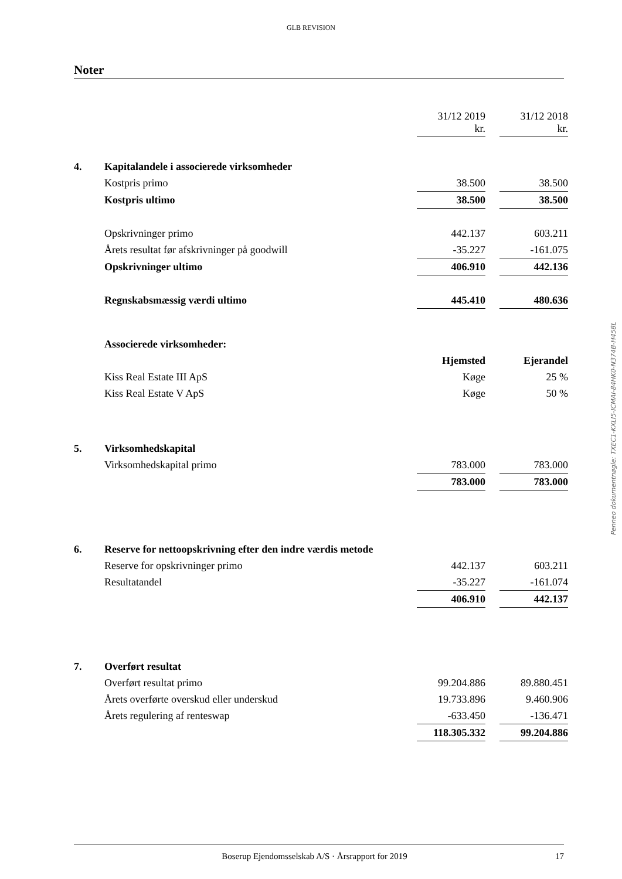GLB REVISION
Noter
| | | 31/12 2019 kr. | | 31/12 2018 kr. |
| 4. | Kapitalandele i associerede virksomheder | | | |
| | Kostpris primo | 38.500 | | 38.500 |
| | Kostpris ultimo | 38.500 | | 38.500 |
| | Opskrivninger primo | 442.137 | | 603.211 |
| | Årets resultat før afskrivninger på goodwill | -35.227 | | -161.075 |
| | Opskrivninger ultimo | 406.910 | | 442.136 |
| | Regnskabsmæssig værdi ultimo | 445.410 | | 480.636 |
| | Associerede virksomheder: | | | |
| | | Hjemsted | | Ejerandel |
| | Kiss Real Estate III ApS | Køge | | 25 % |
| | Kiss Real Estate V ApS | Køge | | 50 % |
| 5. | Virksomhedskapital | | | |
| | Virksomhedskapital primo | 783.000 | | 783.000 |
| | | 783.000 | | 783.000 |
| 6. | Reserve for nettoopskrivning efter den indre værdis metode | | | |
| | Reserve for opskrivninger primo | 442.137 | | 603.211 |
| | Resultatandel | -35.227 | | -161.074 |
| | | 406.910 | | 442.137 |
| 7. | Overført resultat | | | |
| | Overført resultat primo | 99.204.886 | | 89.880.451 |
| | Årets overførte overskud eller underskud | 19.733.896 | | 9.460.906 |
| | Årets regulering af renteswap | -633.450 | | -136.471 |
| | | 118.305.332 | | 99.204.886 |
Penneo dokumentnøgle: TXEC1-KXLI5-ICMAI-84HK0-N374B-H458L
Boserup Ejendomsselskab A/S · Årsrapport for 2019 17